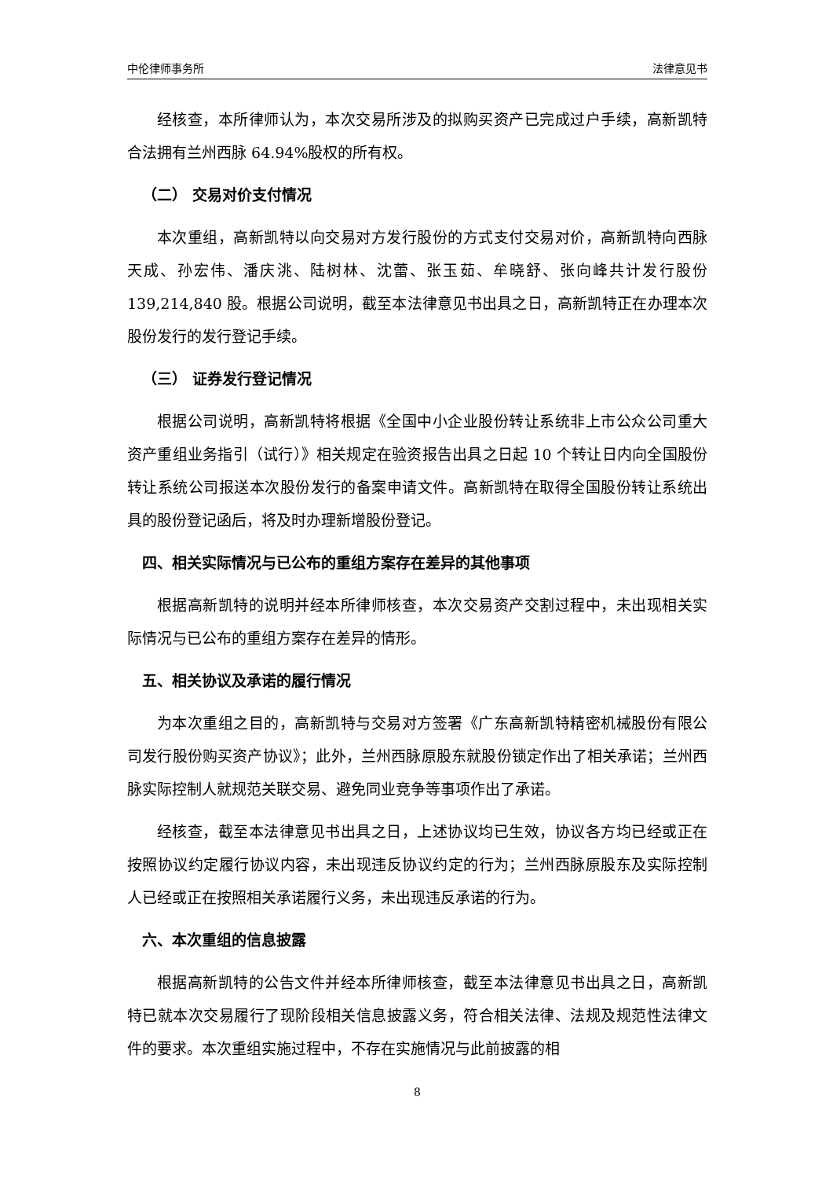中伦律师事务所 法律意见书
经核查，本所律师认为，本次交易所涉及的拟购买资产已完成过户手续，高新凯特合法拥有兰州西脉 64.94%股权的所有权。
（二） 交易对价支付情况
本次重组，高新凯特以向交易对方发行股份的方式支付交易对价，高新凯特向西脉天成、孙宏伟、潘庆洮、陆树林、沈蕾、张玉茹、牟晓舒、张向峰共计发行股份 139,214,840 股。根据公司说明，截至本法律意见书出具之日，高新凯特正在办理本次股份发行的发行登记手续。
（三） 证券发行登记情况
根据公司说明，高新凯特将根据《全国中小企业股份转让系统非上市公众公司重大资产重组业务指引（试行）》相关规定在验资报告出具之日起 10 个转让日内向全国股份转让系统公司报送本次股份发行的备案申请文件。高新凯特在取得全国股份转让系统出具的股份登记函后，将及时办理新增股份登记。
四、相关实际情况与已公布的重组方案存在差异的其他事项
根据高新凯特的说明并经本所律师核查，本次交易资产交割过程中，未出现相关实际情况与已公布的重组方案存在差异的情形。
五、相关协议及承诺的履行情况
为本次重组之目的，高新凯特与交易对方签署《广东高新凯特精密机械股份有限公司发行股份购买资产协议》；此外，兰州西脉原股东就股份锁定作出了相关承诺；兰州西脉实际控制人就规范关联交易、避免同业竞争等事项作出了承诺。
经核查，截至本法律意见书出具之日，上述协议均已生效，协议各方均已经或正在按照协议约定履行协议内容，未出现违反协议约定的行为；兰州西脉原股东及实际控制人已经或正在按照相关承诺履行义务，未出现违反承诺的行为。
六、本次重组的信息披露
根据高新凯特的公告文件并经本所律师核查，截至本法律意见书出具之日，高新凯特已就本次交易履行了现阶段相关信息披露义务，符合相关法律、法规及规范性法律文件的要求。本次重组实施过程中，不存在实施情况与此前披露的相
8